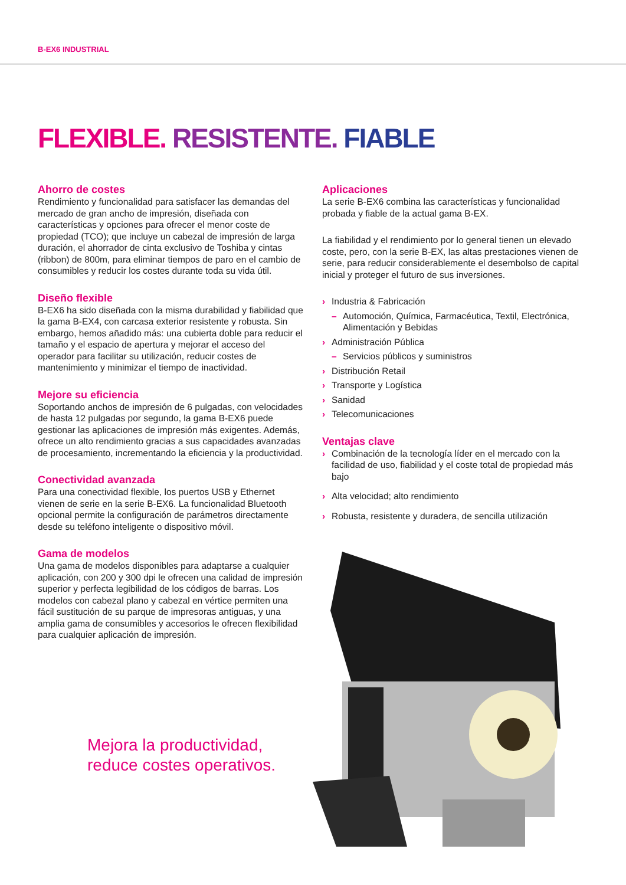B-EX6 INDUSTRIAL
FLEXIBLE. RESISTENTE. FIABLE
Ahorro de costes
Rendimiento y funcionalidad para satisfacer las demandas del mercado de gran ancho de impresión, diseñada con características y opciones para ofrecer el menor coste de propiedad (TCO); que incluye un cabezal de impresión de larga duración, el ahorrador de cinta exclusivo de Toshiba y cintas (ribbon) de 800m, para eliminar tiempos de paro en el cambio de consumibles y reducir los costes durante toda su vida útil.
Diseño flexible
B-EX6 ha sido diseñada con la misma durabilidad y fiabilidad que la gama B-EX4, con carcasa exterior resistente y robusta. Sin embargo, hemos añadido más: una cubierta doble para reducir el tamaño y el espacio de apertura y mejorar el acceso del operador para facilitar su utilización, reducir costes de mantenimiento y minimizar el tiempo de inactividad.
Mejore su eficiencia
Soportando anchos de impresión de 6 pulgadas, con velocidades de hasta 12 pulgadas por segundo, la gama B-EX6 puede gestionar las aplicaciones de impresión más exigentes. Además, ofrece un alto rendimiento gracias a sus capacidades avanzadas de procesamiento, incrementando la eficiencia y la productividad.
Conectividad avanzada
Para una conectividad flexible, los puertos USB y Ethernet vienen de serie en la serie B-EX6. La funcionalidad Bluetooth opcional permite la configuración de parámetros directamente desde su teléfono inteligente o dispositivo móvil.
Gama de modelos
Una gama de modelos disponibles para adaptarse a cualquier aplicación, con 200 y 300 dpi le ofrecen una calidad de impresión superior y perfecta legibilidad de los códigos de barras. Los modelos con cabezal plano y cabezal en vértice permiten una fácil sustitución de su parque de impresoras antiguas, y una amplia gama de consumibles y accesorios le ofrecen flexibilidad para cualquier aplicación de impresión.
Mejora la productividad,
reduce costes operativos.
Aplicaciones
La serie B-EX6 combina las características y funcionalidad probada y fiable de la actual gama B-EX.
La fiabilidad y el rendimiento por lo general tienen un elevado coste, pero, con la serie B-EX, las altas prestaciones vienen de serie, para reducir considerablemente el desembolso de capital inicial y proteger el futuro de sus inversiones.
› Industria & Fabricación
– Automoción, Química, Farmacéutica, Textil, Electrónica, Alimentación y Bebidas
› Administración Pública
– Servicios públicos y suministros
› Distribución Retail
› Transporte y Logística
› Sanidad
› Telecomunicaciones
Ventajas clave
› Combinación de la tecnología líder en el mercado con la facilidad de uso, fiabilidad y el coste total de propiedad más bajo
› Alta velocidad; alto rendimiento
› Robusta, resistente y duradera, de sencilla utilización